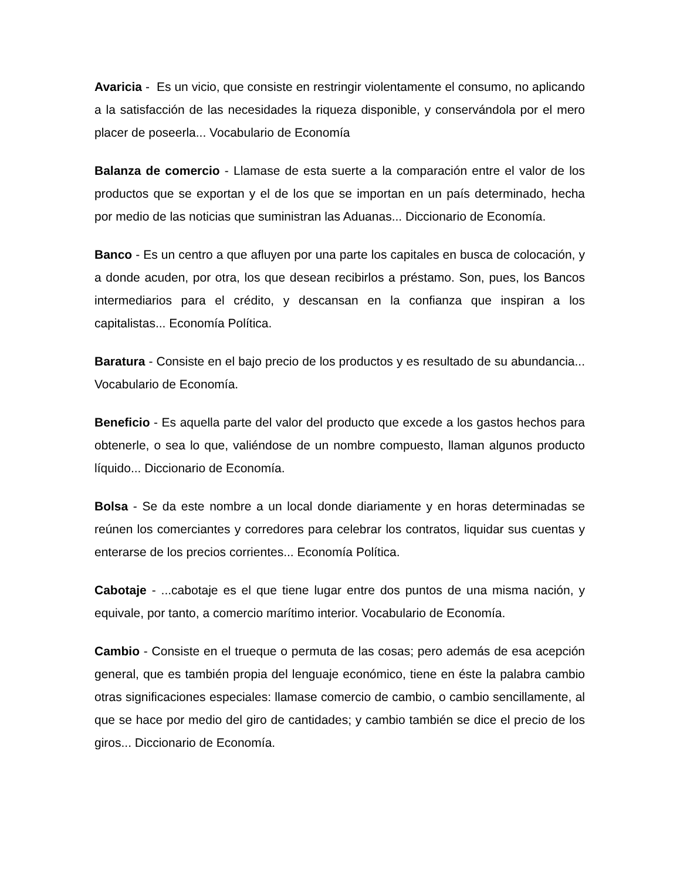Avaricia - Es un vicio, que consiste en restringir violentamente el consumo, no aplicando a la satisfacción de las necesidades la riqueza disponible, y conservándola por el mero placer de poseerla... Vocabulario de Economía
Balanza de comercio - Llamase de esta suerte a la comparación entre el valor de los productos que se exportan y el de los que se importan en un país determinado, hecha por medio de las noticias que suministran las Aduanas... Diccionario de Economía.
Banco - Es un centro a que afluyen por una parte los capitales en busca de colocación, y a donde acuden, por otra, los que desean recibirlos a préstamo. Son, pues, los Bancos intermediarios para el crédito, y descansan en la confianza que inspiran a los capitalistas... Economía Política.
Baratura - Consiste en el bajo precio de los productos y es resultado de su abundancia... Vocabulario de Economía.
Beneficio - Es aquella parte del valor del producto que excede a los gastos hechos para obtenerle, o sea lo que, valiéndose de un nombre compuesto, llaman algunos producto líquido... Diccionario de Economía.
Bolsa - Se da este nombre a un local donde diariamente y en horas determinadas se reúnen los comerciantes y corredores para celebrar los contratos, liquidar sus cuentas y enterarse de los precios corrientes... Economía Política.
Cabotaje - ...cabotaje es el que tiene lugar entre dos puntos de una misma nación, y equivale, por tanto, a comercio marítimo interior. Vocabulario de Economía.
Cambio - Consiste en el trueque o permuta de las cosas; pero además de esa acepción general, que es también propia del lenguaje económico, tiene en éste la palabra cambio otras significaciones especiales: llamase comercio de cambio, o cambio sencillamente, al que se hace por medio del giro de cantidades; y cambio también se dice el precio de los giros... Diccionario de Economía.